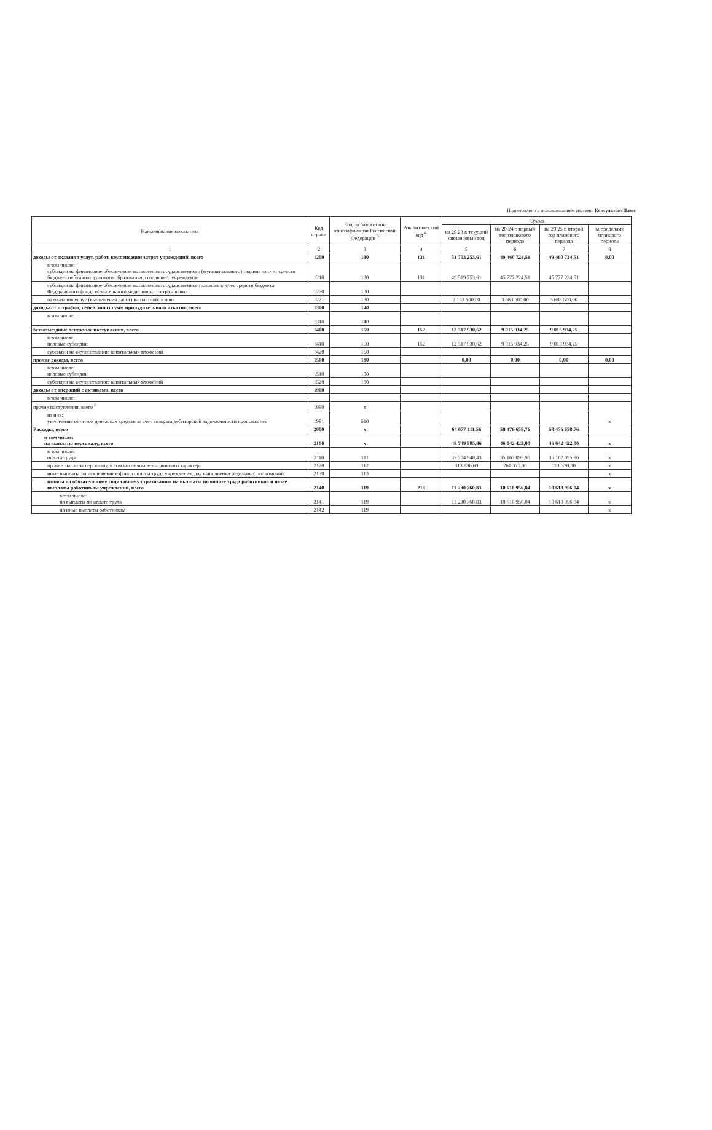Подготовлено с использованием системы КонсультантПлюс
| Наименование показателя | Код строки | Код по бюджетной классификации Российской Федерации <sup>3</sup> | Аналитический код <sup>4</sup> | Сумма | | | |
| --- | --- | --- | --- | --- | --- | --- | --- |
| | | | | на 20 23 г. текущий финансовый год | на 20 24 г. первый год планового периода | на 20 25 г. второй год планового периода | за пределами планового периода |
| 1 | 2 | 3 | 4 | 5 | 6 | 7 | 8 |
| доходы от оказания услуг, работ, компенсации затрат учреждений, всего | 1200 | 130 | 131 | 51 703 253,61 | 49 460 724,51 | 49 460 724,51 | 0,00 |
| в том числе: субсидии на финансовое обеспечение выполнения государственного (муниципального) задания за счет средств бюджета публично-правового образования, создавшего учреждение | 1210 | 130 | 131 | 49 519 753,61 | 45 777 224,51 | 45 777 224,51 | |
| субсидии на финансовое обеспечение выполнения государственного задания за счет средств бюджета Федерального фонда обязательного медицинского страхования | 1220 | 130 | | | | | |
| от оказания услуг (выполнения работ) на платной основе | 1221 | 130 | | 2 183 500,00 | 3 683 500,00 | 3 683 500,00 | |
| доходы от штрафов, пеней, иных сумм принудительного изъятия, всего | 1300 | 140 | | | | | |
| в том числе: | 1310 | 140 | | | | | |
| безвозмездные денежные поступления, всего | 1400 | 150 | 152 | 12 317 930,62 | 9 015 934,25 | 9 015 934,25 | |
| в том числе целевые субсидии | 1410 | 150 | 152 | 12 317 930,62 | 9 015 934,25 | 9 015 934,25 | |
| субсидии на осуществление капитальных вложений | 1420 | 150 | | | | | |
| прочие доходы, всего | 1500 | 180 | | 0,00 | 0,00 | 0,00 | 0,00 |
| в том числе: целевые субсидии | 1510 | 180 | | | | | |
| субсидии на осуществление капитальных вложений | 1520 | 180 | | | | | |
| доходы от операций с активами, всего | 1900 | | | | | | |
| в том числе: | | | | | | | |
| прочие поступления, всего <sup>6</sup> | 1980 | x | | | | | |
| из них: увеличение остатков денежных средств за счет возврата дебиторской задолженности прошлых лет | 1981 | 510 | | | | | x |
| Расходы, всего | 2000 | x | | 64 077 111,56 | 58 476 658,76 | 58 476 658,76 | |
| в том числе: на выплаты персоналу, всего | 2100 | x | | 48 749 595,86 | 46 042 422,00 | 46 042 422,00 | x |
| в том числе: оплата труда | 2110 | 111 | | 37 204 948,43 | 35 162 095,96 | 35 162 095,96 | x |
| прочие выплаты персоналу, в том числе компенсационного характера | 2120 | 112 | | 313 886,60 | 261 370,00 | 261 370,00 | x |
| иные выплаты, за исключением фонда оплаты труда учреждения, для выполнения отдельных полномочий | 2130 | 113 | | | | | x |
| взносы по обязательному социальному страхованию на выплаты по оплате труда работников и иные выплаты работникам учреждений, всего | 2140 | 119 | 213 | 11 230 760,83 | 10 618 956,04 | 10 618 956,04 | x |
| в том числе: на выплаты по оплате труда | 2141 | 119 | | 11 230 760,83 | 10 618 956,04 | 10 618 956,04 | x |
| на иные выплаты работникам | 2142 | 119 | | | | | x |